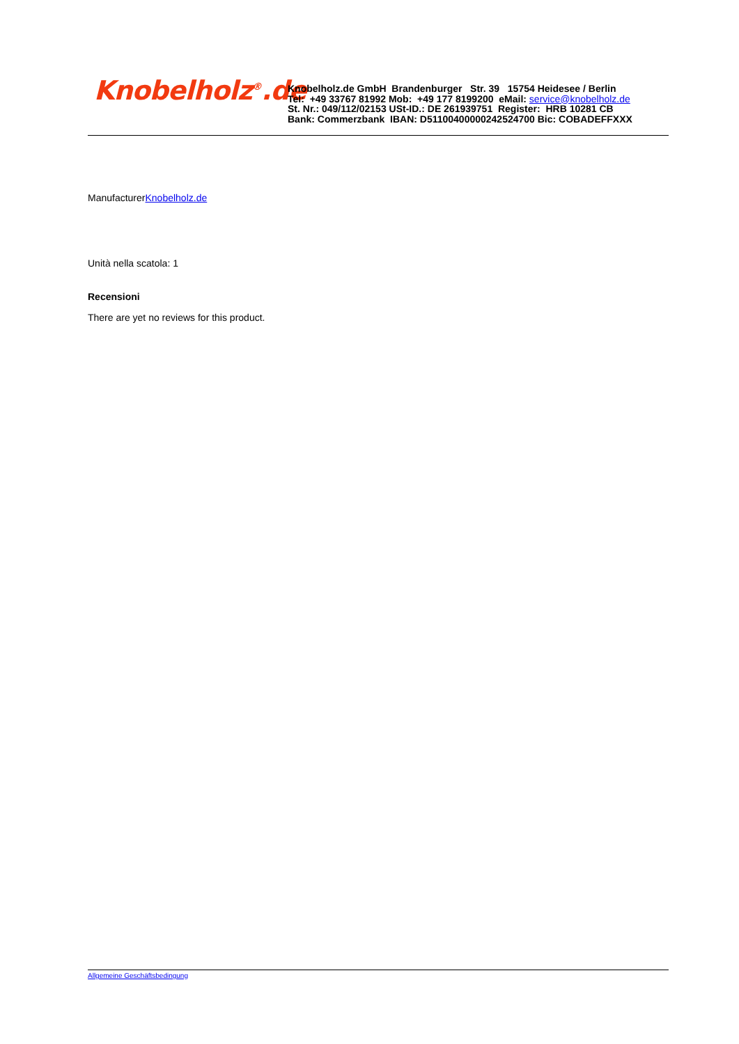Knobelholz<sup>®</sup>.de
Knobelholz.de GmbH Brandenburger Str. 39 15754 Heidesee / Berlin
Tel: +49 33767 81992 Mob: +49 177 8199200 eMail: service@knobelholz.de
St. Nr.: 049/112/02153 USt-ID.: DE 261939751 Register: HRB 10281 CB
Bank: Commerzbank IBAN: D51100400000242524700 Bic: COBADEFFXXX
ManufacturerKnobelholz.de
Unità nella scatola: 1
Recensioni
There are yet no reviews for this product.
Allgemeine Geschäftsbedingung